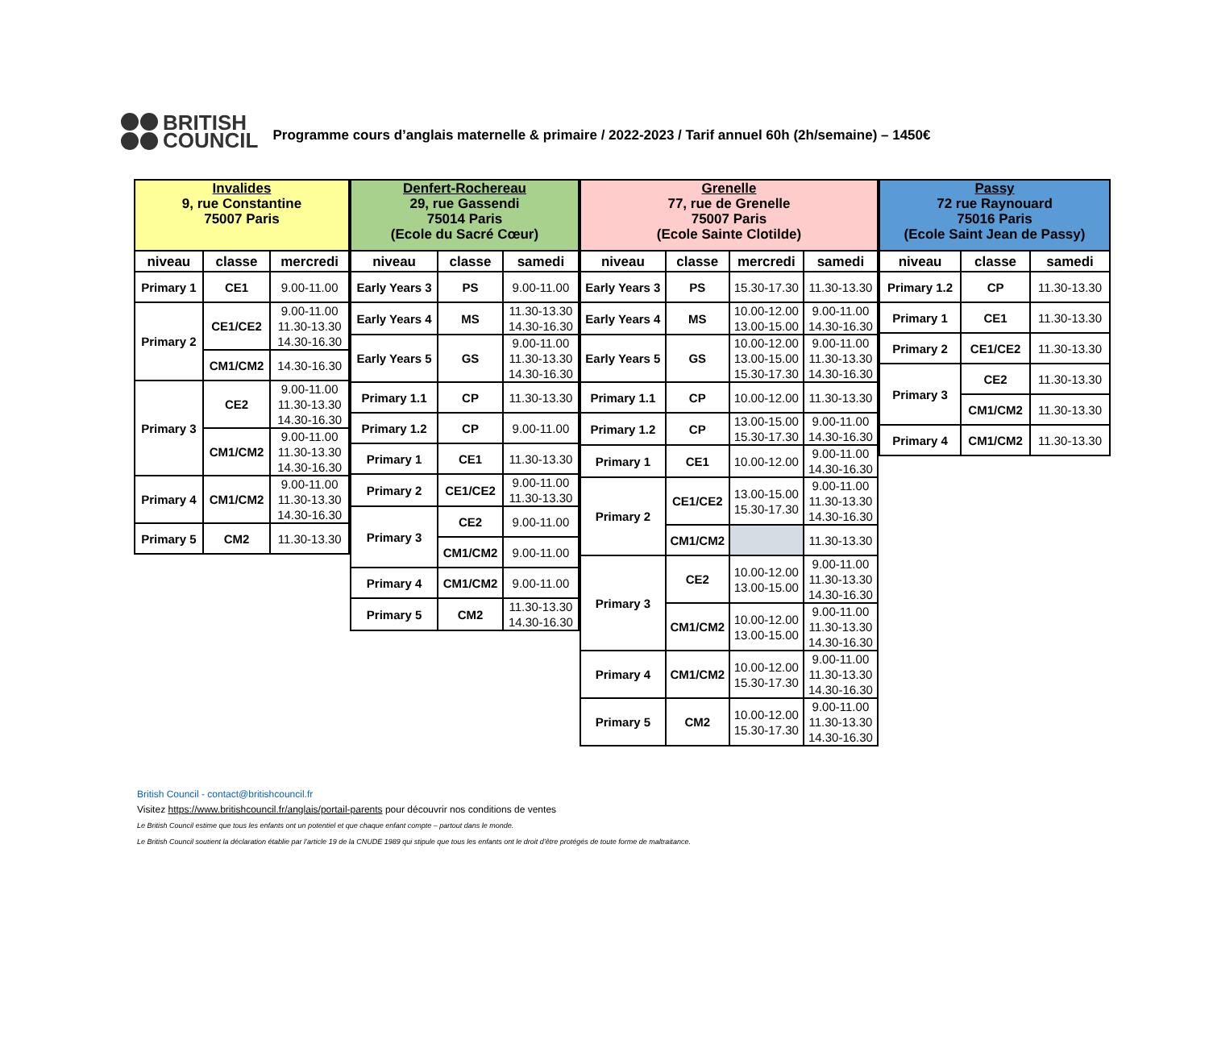BRITISH
COUNCIL
Programme cours d’anglais maternelle & primaire / 2022-2023 / Tarif annuel 60h (2h/semaine) – 1450€
| Invalides 9, rue Constantine 75007 Paris | | |
| --- | --- | --- |
| niveau | classe | mercredi |
| Primary 1 | CE1 | 9.00-11.00 |
| Primary 2 | CE1/CE2 | 9.00-11.00 11.30-13.30 14.30-16.30 |
| | CM1/CM2 | 14.30-16.30 |
| Primary 3 | CE2 | 9.00-11.00 11.30-13.30 14.30-16.30 |
| | CM1/CM2 | 9.00-11.00 11.30-13.30 14.30-16.30 |
| Primary 4 | CM1/CM2 | 9.00-11.00 11.30-13.30 14.30-16.30 |
| Primary 5 | CM2 | 11.30-13.30 |
| Denfert-Rochereau 29, rue Gassendi 75014 Paris (Ecole du Sacré Cœur) | | |
| --- | --- | --- |
| niveau | classe | samedi |
| Early Years 3 | PS | 9.00-11.00 |
| Early Years 4 | MS | 11.30-13.30 14.30-16.30 |
| Early Years 5 | GS | 9.00-11.00 11.30-13.30 14.30-16.30 |
| Primary 1.1 | CP | 11.30-13.30 |
| Primary 1.2 | CP | 9.00-11.00 |
| Primary 1 | CE1 | 11.30-13.30 |
| Primary 2 | CE1/CE2 | 9.00-11.00 11.30-13.30 |
| Primary 3 | CE2 | 9.00-11.00 |
| | CM1/CM2 | 9.00-11.00 |
| Primary 4 | CM1/CM2 | 9.00-11.00 |
| Primary 5 | CM2 | 11.30-13.30 14.30-16.30 |
| Grenelle 77, rue de Grenelle 75007 Paris (Ecole Sainte Clotilde) | | | |
| --- | --- | --- | --- |
| niveau | classe | mercredi | samedi |
| Early Years 3 | PS | 15.30-17.30 | 11.30-13.30 |
| Early Years 4 | MS | 10.00-12.00 13.00-15.00 | 9.00-11.00 14.30-16.30 |
| Early Years 5 | GS | 10.00-12.00 13.00-15.00 15.30-17.30 | 9.00-11.00 11.30-13.30 14.30-16.30 |
| Primary 1.1 | CP | 10.00-12.00 | 11.30-13.30 |
| Primary 1.2 | CP | 13.00-15.00 15.30-17.30 | 9.00-11.00 14.30-16.30 |
| Primary 1 | CE1 | 10.00-12.00 | 9.00-11.00 14.30-16.30 |
| Primary 2 | CE1/CE2 | 13.00-15.00 15.30-17.30 | 9.00-11.00 11.30-13.30 14.30-16.30 |
| | CM1/CM2 | | 11.30-13.30 |
| Primary 3 | CE2 | 10.00-12.00 13.00-15.00 | 9.00-11.00 11.30-13.30 14.30-16.30 |
| | CM1/CM2 | 10.00-12.00 13.00-15.00 | 9.00-11.00 11.30-13.30 14.30-16.30 |
| Primary 4 | CM1/CM2 | 10.00-12.00 15.30-17.30 | 9.00-11.00 11.30-13.30 14.30-16.30 |
| Primary 5 | CM2 | 10.00-12.00 15.30-17.30 | 9.00-11.00 11.30-13.30 14.30-16.30 |
| Passy 72 rue Raynouard 75016 Paris (Ecole Saint Jean de Passy) | | |
| --- | --- | --- |
| niveau | classe | samedi |
| Primary 1.2 | CP | 11.30-13.30 |
| Primary 1 | CE1 | 11.30-13.30 |
| Primary 2 | CE1/CE2 | 11.30-13.30 |
| Primary 3 | CE2 | 11.30-13.30 |
| | CM1/CM2 | 11.30-13.30 |
| Primary 4 | CM1/CM2 | 11.30-13.30 |
British Council - contact@britishcouncil.fr
Visitez https://www.britishcouncil.fr/anglais/portail-parents pour découvrir nos conditions de ventes
Le British Council estime que tous les enfants ont un potentiel et que chaque enfant compte – partout dans le monde.
Le British Council soutient la déclaration établie par l’article 19 de la CNUDE 1989 qui stipule que tous les enfants ont le droit d’être protégés de toute forme de maltraitance.